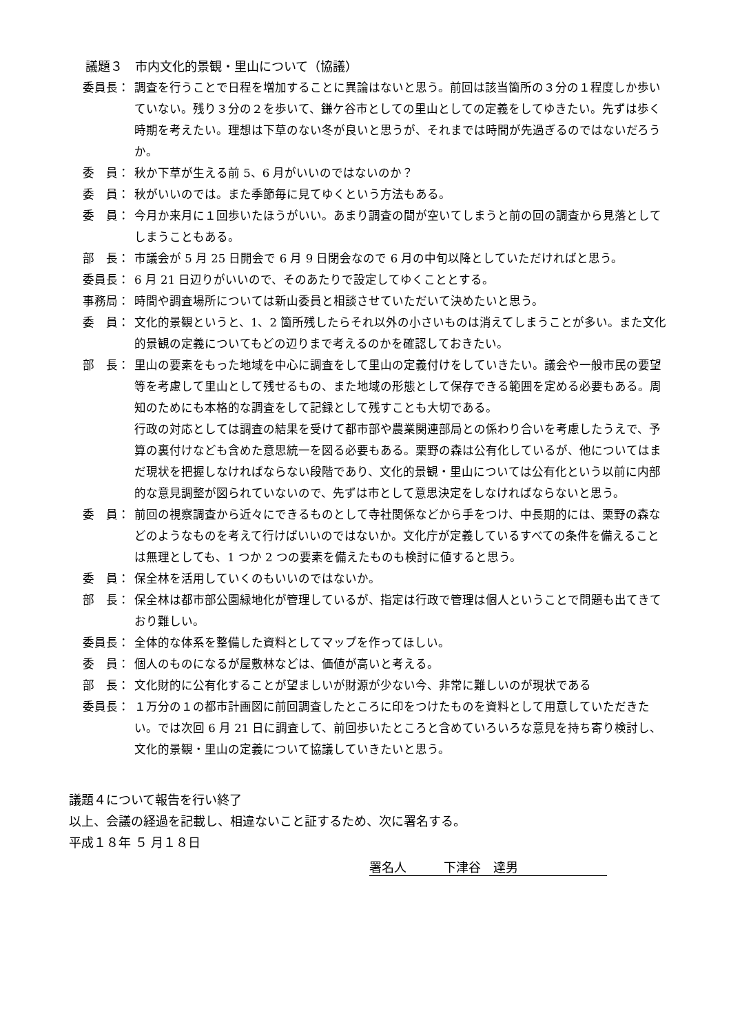議題３　市内文化的景観・里山について（協議）
委員長： 調査を行うことで日程を増加することに異論はないと思う。前回は該当箇所の３分の１程度しか歩いていない。残り３分の２を歩いて、鎌ケ谷市としての里山としての定義をしてゆきたい。先ずは歩く時期を考えたい。理想は下草のない冬が良いと思うが、それまでは時間が先過ぎるのではないだろうか。
委　員： 秋か下草が生える前 5、6 月がいいのではないのか？
委　員： 秋がいいのでは。また季節毎に見てゆくという方法もある。
委　員： 今月か来月に１回歩いたほうがいい。あまり調査の間が空いてしまうと前の回の調査から見落としてしまうこともある。
部　長： 市議会が 5 月 25 日開会で 6 月 9 日閉会なので 6 月の中旬以降としていただければと思う。
委員長： 6 月 21 日辺りがいいので、そのあたりで設定してゆくこととする。
事務局： 時間や調査場所については新山委員と相談させていただいて決めたいと思う。
委　員： 文化的景観というと、1、2 箇所残したらそれ以外の小さいものは消えてしまうことが多い。また文化的景観の定義についてもどの辺りまで考えるのかを確認しておきたい。
部　長： 里山の要素をもった地域を中心に調査をして里山の定義付けをしていきたい。議会や一般市民の要望等を考慮して里山として残せるもの、また地域の形態として保存できる範囲を定める必要もある。周知のためにも本格的な調査をして記録として残すことも大切である。
行政の対応としては調査の結果を受けて都市部や農業関連部局との係わり合いを考慮したうえで、予算の裏付けなども含めた意思統一を図る必要もある。栗野の森は公有化しているが、他についてはまだ現状を把握しなければならない段階であり、文化的景観・里山については公有化という以前に内部的な意見調整が図られていないので、先ずは市として意思決定をしなければならないと思う。
委　員： 前回の視察調査から近々にできるものとして寺社関係などから手をつけ、中長期的には、栗野の森などのようなものを考えて行けばいいのではないか。文化庁が定義しているすべての条件を備えることは無理としても、1 つか 2 つの要素を備えたものも検討に値すると思う。
委　員： 保全林を活用していくのもいいのではないか。
部　長： 保全林は都市部公園緑地化が管理しているが、指定は行政で管理は個人ということで問題も出てきており難しい。
委員長： 全体的な体系を整備した資料としてマップを作ってほしい。
委　員： 個人のものになるが屋敷林などは、価値が高いと考える。
部　長： 文化財的に公有化することが望ましいが財源が少ない今、非常に難しいのが現状である
委員長： １万分の１の都市計画図に前回調査したところに印をつけたものを資料として用意していただきたい。では次回 6 月 21 日に調査して、前回歩いたところと含めていろいろな意見を持ち寄り検討し、文化的景観・里山の定義について協議していきたいと思う。
議題４について報告を行い終了
以上、会議の経過を記載し、相違ないこと証するため、次に署名する。
平成１８年 ５ 月１８日
署名人　　　下津谷　達男